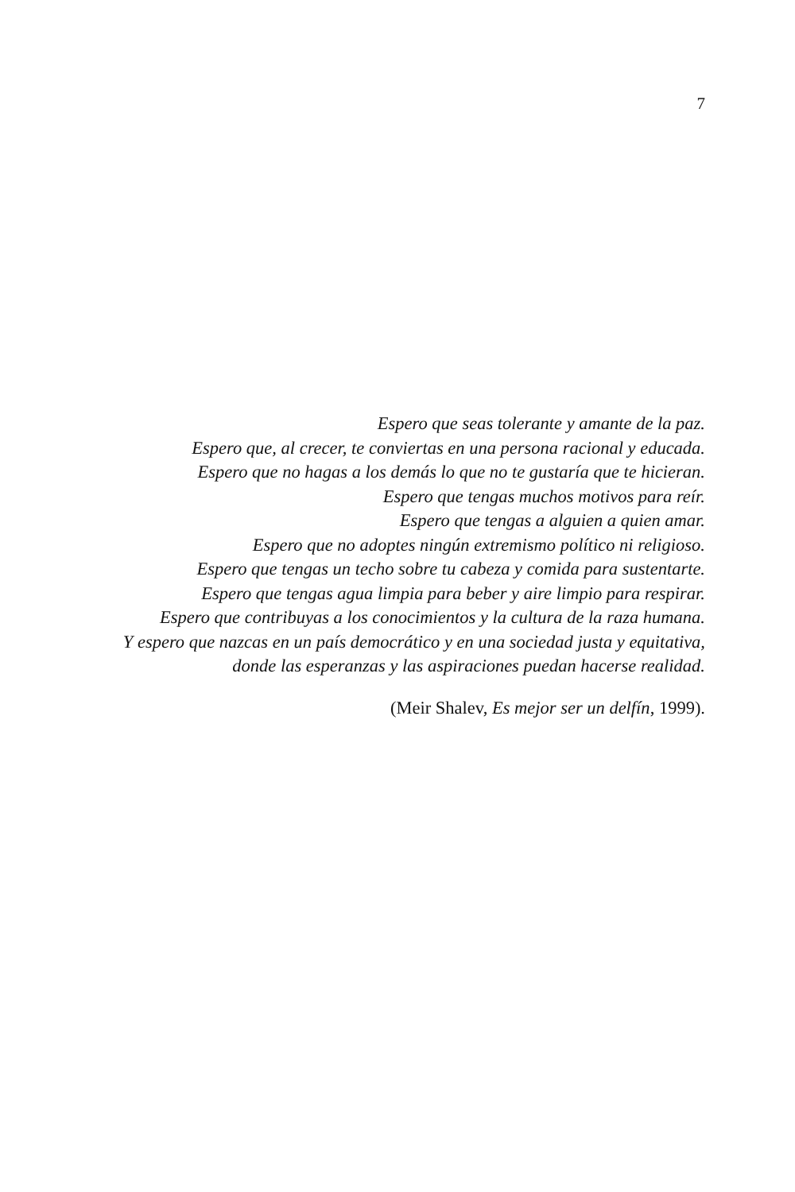7
Espero que seas tolerante y amante de la paz.
Espero que, al crecer, te conviertas en una persona racional y educada.
Espero que no hagas a los demás lo que no te gustaría que te hicieran.
Espero que tengas muchos motivos para reír.
Espero que tengas a alguien a quien amar.
Espero que no adoptes ningún extremismo político ni religioso.
Espero que tengas un techo sobre tu cabeza y comida para sustentarte.
Espero que tengas agua limpia para beber y aire limpio para respirar.
Espero que contribuyas a los conocimientos y la cultura de la raza humana.
Y espero que nazcas en un país democrático y en una sociedad justa y equitativa,
donde las esperanzas y las aspiraciones puedan hacerse realidad.
(Meir Shalev, Es mejor ser un delfín, 1999).